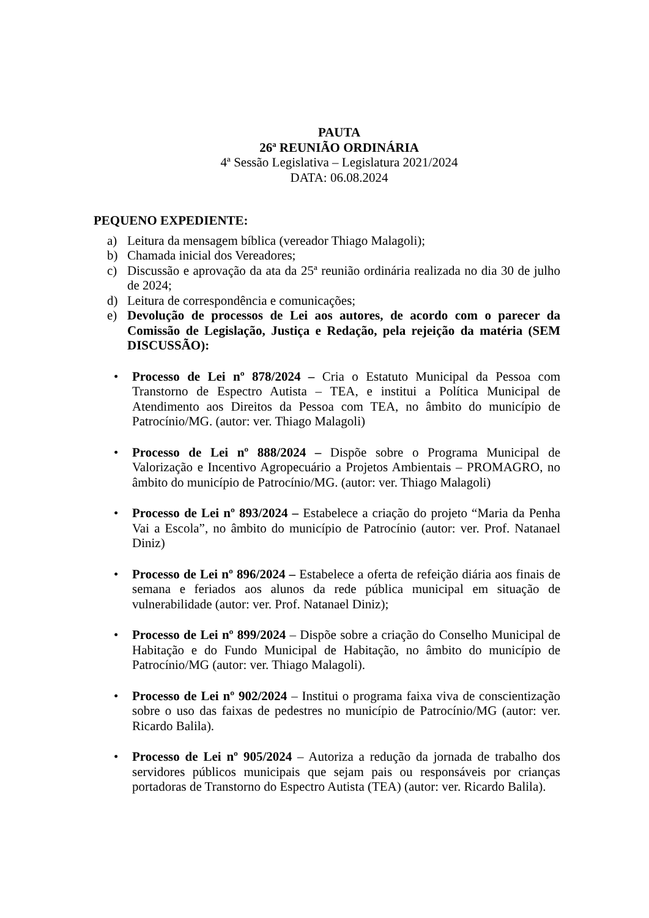PAUTA
26ª REUNIÃO ORDINÁRIA
4ª Sessão Legislativa – Legislatura 2021/2024
DATA: 06.08.2024
PEQUENO EXPEDIENTE:
a) Leitura da mensagem bíblica (vereador Thiago Malagoli);
b) Chamada inicial dos Vereadores;
c) Discussão e aprovação da ata da 25ª reunião ordinária realizada no dia 30 de julho de 2024;
d) Leitura de correspondência e comunicações;
e) Devolução de processos de Lei aos autores, de acordo com o parecer da Comissão de Legislação, Justiça e Redação, pela rejeição da matéria (SEM DISCUSSÃO):
• Processo de Lei nº 878/2024 – Cria o Estatuto Municipal da Pessoa com Transtorno de Espectro Autista – TEA, e institui a Política Municipal de Atendimento aos Direitos da Pessoa com TEA, no âmbito do município de Patrocínio/MG. (autor: ver. Thiago Malagoli)
• Processo de Lei nº 888/2024 – Dispõe sobre o Programa Municipal de Valorização e Incentivo Agropecuário a Projetos Ambientais – PROMAGRO, no âmbito do município de Patrocínio/MG. (autor: ver. Thiago Malagoli)
• Processo de Lei nº 893/2024 – Estabelece a criação do projeto “Maria da Penha Vai a Escola”, no âmbito do município de Patrocínio (autor: ver. Prof. Natanael Diniz)
• Processo de Lei nº 896/2024 – Estabelece a oferta de refeição diária aos finais de semana e feriados aos alunos da rede pública municipal em situação de vulnerabilidade (autor: ver. Prof. Natanael Diniz);
• Processo de Lei nº 899/2024 – Dispõe sobre a criação do Conselho Municipal de Habitação e do Fundo Municipal de Habitação, no âmbito do município de Patrocínio/MG (autor: ver. Thiago Malagoli).
• Processo de Lei nº 902/2024 – Institui o programa faixa viva de conscientização sobre o uso das faixas de pedestres no município de Patrocínio/MG (autor: ver. Ricardo Balila).
• Processo de Lei nº 905/2024 – Autoriza a redução da jornada de trabalho dos servidores públicos municipais que sejam pais ou responsáveis por crianças portadoras de Transtorno do Espectro Autista (TEA) (autor: ver. Ricardo Balila).